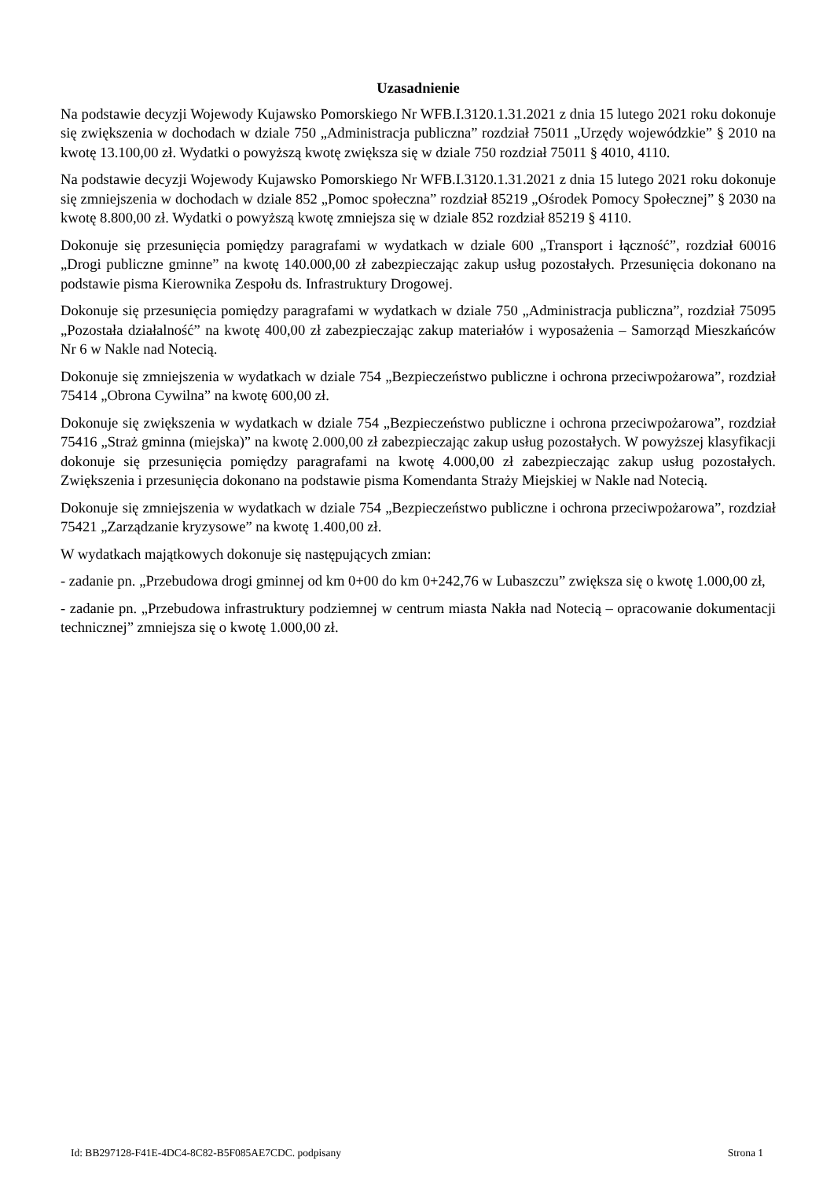Uzasadnienie
Na podstawie decyzji Wojewody Kujawsko Pomorskiego Nr WFB.I.3120.1.31.2021 z dnia 15 lutego 2021 roku dokonuje się zwiększenia w dochodach w dziale 750 „Administracja publiczna” rozdział 75011 „Urzędy wojewódzkie” § 2010 na kwotę 13.100,00 zł. Wydatki o powyższą kwotę zwiększa się w dziale 750 rozdział 75011 § 4010, 4110.
Na podstawie decyzji Wojewody Kujawsko Pomorskiego Nr WFB.I.3120.1.31.2021 z dnia 15 lutego 2021 roku dokonuje się zmniejszenia w dochodach w dziale 852 „Pomoc społeczna” rozdział 85219 „Ośrodek Pomocy Społecznej” § 2030 na kwotę 8.800,00 zł. Wydatki o powyższą kwotę zmniejsza się w dziale 852 rozdział 85219 § 4110.
Dokonuje się przesunięcia pomiędzy paragrafami w wydatkach w dziale 600 „Transport i łączność”, rozdział 60016 „Drogi publiczne gminne” na kwotę 140.000,00 zł zabezpieczając zakup usług pozostałych. Przesunięcia dokonano na podstawie pisma Kierownika Zespołu ds. Infrastruktury Drogowej.
Dokonuje się przesunięcia pomiędzy paragrafami w wydatkach w dziale 750 „Administracja publiczna”, rozdział 75095 „Pozostała działalność” na kwotę 400,00 zł zabezpieczając zakup materiałów i wyposażenia – Samorząd Mieszkańców Nr 6 w Nakle nad Notecią.
Dokonuje się zmniejszenia w wydatkach w dziale 754 „Bezpieczeństwo publiczne i ochrona przeciwpożarowa”, rozdział 75414 „Obrona Cywilna” na kwotę 600,00 zł.
Dokonuje się zwiększenia w wydatkach w dziale 754 „Bezpieczeństwo publiczne i ochrona przeciwpożarowa”, rozdział 75416 „Straż gminna (miejska)” na kwotę 2.000,00 zł zabezpieczając zakup usług pozostałych. W powyższej klasyfikacji dokonuje się przesunięcia pomiędzy paragrafami na kwotę 4.000,00 zł zabezpieczając zakup usług pozostałych. Zwiększenia i przesunięcia dokonano na podstawie pisma Komendanta Straży Miejskiej w Nakle nad Notecią.
Dokonuje się zmniejszenia w wydatkach w dziale 754 „Bezpieczeństwo publiczne i ochrona przeciwpożarowa”, rozdział 75421 „Zarządzanie kryzysowe” na kwotę 1.400,00 zł.
W wydatkach majątkowych dokonuje się następujących zmian:
- zadanie pn. „Przebudowa drogi gminnej od km 0+00 do km 0+242,76 w Lubaszczu” zwiększa się o kwotę 1.000,00 zł,
- zadanie pn. „Przebudowa infrastruktury podziemnej w centrum miasta Nakła nad Notecią – opracowanie dokumentacji technicznej” zmniejsza się o kwotę 1.000,00 zł.
Id: BB297128-F41E-4DC4-8C82-B5F085AE7CDC. podpisany Strona 1